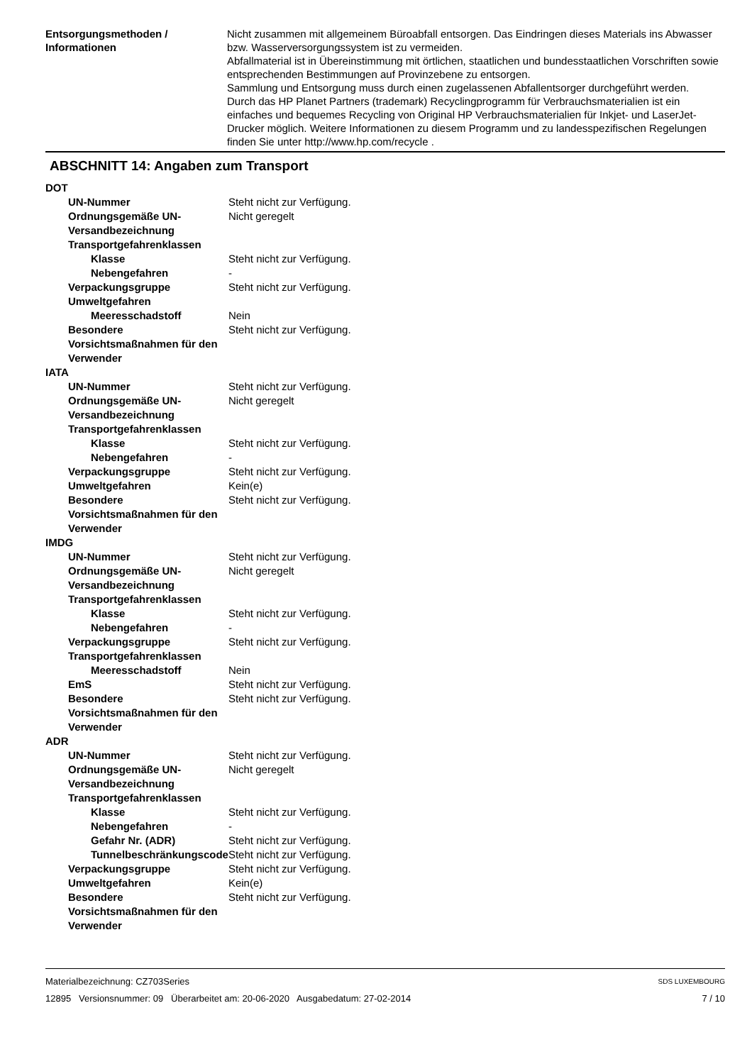Entsorgungsmethoden / Informationen
Nicht zusammen mit allgemeinem Büroabfall entsorgen. Das Eindringen dieses Materials ins Abwasser bzw. Wasserversorgungssystem ist zu vermeiden.
Abfallmaterial ist in Übereinstimmung mit örtlichen, staatlichen und bundesstaatlichen Vorschriften sowie entsprechenden Bestimmungen auf Provinzebene zu entsorgen.
Sammlung und Entsorgung muss durch einen zugelassenen Abfallentsorger durchgeführt werden.
Durch das HP Planet Partners (trademark) Recyclingprogramm für Verbrauchsmaterialien ist ein einfaches und bequemes Recycling von Original HP Verbrauchsmaterialien für Inkjet- und LaserJet-Drucker möglich. Weitere Informationen zu diesem Programm und zu landesspezifischen Regelungen finden Sie unter http://www.hp.com/recycle .
ABSCHNITT 14: Angaben zum Transport
| DOT | |
| UN-Nummer | Steht nicht zur Verfügung. |
| Ordnungsgemäße UN-Versandbezeichnung | Nicht geregelt |
| Transportgefahrenklassen | |
| Klasse | Steht nicht zur Verfügung. |
| Nebengefahren | - |
| Verpackungsgruppe | Steht nicht zur Verfügung. |
| Umweltgefahren | |
| Meeresschadstoff | Nein |
| Besondere Vorsichtsmaßnahmen für den Verwender | Steht nicht zur Verfügung. |
| IATA | |
| UN-Nummer | Steht nicht zur Verfügung. |
| Ordnungsgemäße UN-Versandbezeichnung | Nicht geregelt |
| Transportgefahrenklassen | |
| Klasse | Steht nicht zur Verfügung. |
| Nebengefahren | - |
| Verpackungsgruppe | Steht nicht zur Verfügung. |
| Umweltgefahren | Kein(e) |
| Besondere Vorsichtsmaßnahmen für den Verwender | Steht nicht zur Verfügung. |
| IMDG | |
| UN-Nummer | Steht nicht zur Verfügung. |
| Ordnungsgemäße UN-Versandbezeichnung | Nicht geregelt |
| Transportgefahrenklassen | |
| Klasse | Steht nicht zur Verfügung. |
| Nebengefahren | - |
| Verpackungsgruppe | Steht nicht zur Verfügung. |
| Transportgefahrenklassen | |
| Meeresschadstoff | Nein |
| EmS | Steht nicht zur Verfügung. |
| Besondere Vorsichtsmaßnahmen für den Verwender | Steht nicht zur Verfügung. |
| ADR | |
| UN-Nummer | Steht nicht zur Verfügung. |
| Ordnungsgemäße UN-Versandbezeichnung | Nicht geregelt |
| Transportgefahrenklassen | |
| Klasse | Steht nicht zur Verfügung. |
| Nebengefahren | - |
| Gefahr Nr. (ADR) | Steht nicht zur Verfügung. |
| Tunnelbeschränkungscode | Steht nicht zur Verfügung. |
| Verpackungsgruppe | Steht nicht zur Verfügung. |
| Umweltgefahren | Kein(e) |
| Besondere Vorsichtsmaßnahmen für den Verwender | Steht nicht zur Verfügung. |
Materialbezeichnung: CZ703Series
12895 Versionsnummer: 09 Überarbeitet am: 20-06-2020 Ausgabedatum: 27-02-2014
SDS LUXEMBOURG
7 / 10